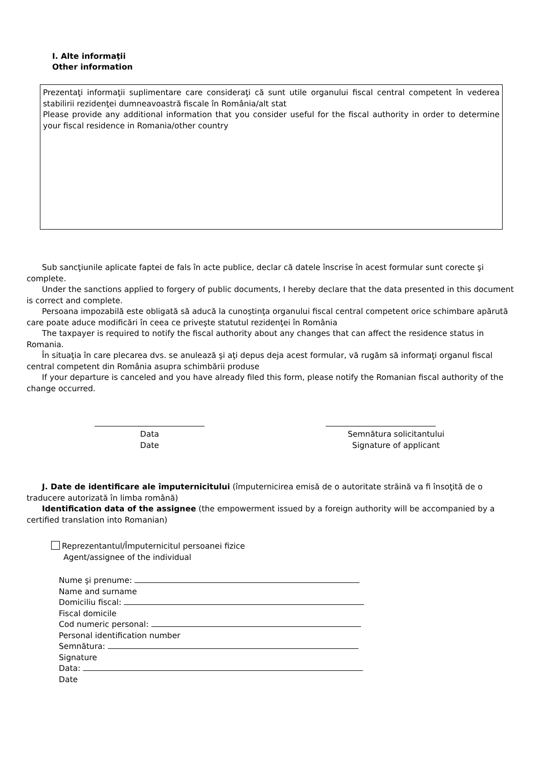I. Alte informaţii
Other information
Prezentaţi informaţii suplimentare care consideraţi că sunt utile organului fiscal central competent în vederea stabilirii rezidenţei dumneavoastră fiscale în România/alt stat
Please provide any additional information that you consider useful for the fiscal authority in order to determine your fiscal residence in Romania/other country
Sub sancţiunile aplicate faptei de fals în acte publice, declar că datele înscrise în acest formular sunt corecte şi complete.
Under the sanctions applied to forgery of public documents, I hereby declare that the data presented in this document is correct and complete.
Persoana impozabilă este obligată să aducă la cunoştinţa organului fiscal central competent orice schimbare apărută care poate aduce modificări în ceea ce priveşte statutul rezidenţei în România
The taxpayer is required to notify the fiscal authority about any changes that can affect the residence status in Romania.
În situaţia în care plecarea dvs. se anulează şi aţi depus deja acest formular, vă rugăm să informaţi organul fiscal central competent din România asupra schimbării produse
If your departure is canceled and you have already filed this form, please notify the Romanian fiscal authority of the change occurred.
Data
Date
Semnătura solicitantului
Signature of applicant
J. Date de identificare ale împuternicitului (împuternicirea emisă de o autoritate străină va fi însoţită de o traducere autorizată în limba română)
Identification data of the assignee (the empowerment issued by a foreign authority will be accompanied by a certified translation into Romanian)
Reprezentantul/Împuternicitul persoanei fizice
Agent/assignee of the individual
Nume şi prenume:
Name and surname
Domiciliu fiscal:
Fiscal domicile
Cod numeric personal:
Personal identification number
Semnătura:
Signature
Data:
Date